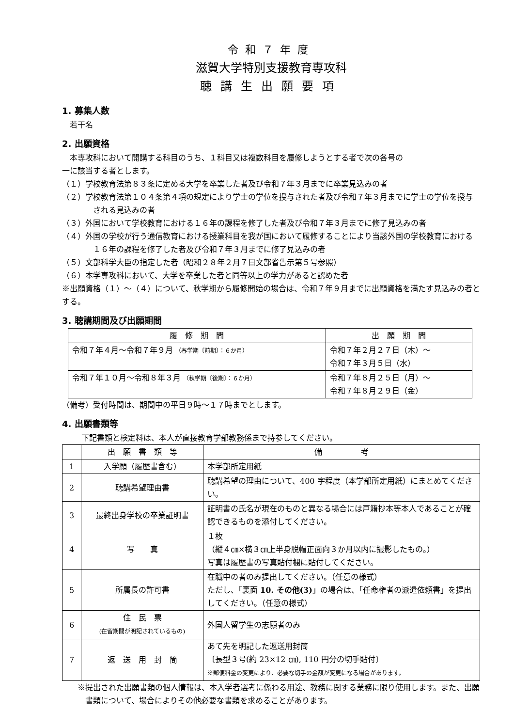令和７年度
滋賀大学特別支援教育専攻科
聴講生出願要項
1. 募集人数
若干名
2. 出願資格
本専攻科において開講する科目のうち、１科目又は複数科目を履修しようとする者で次の各号の
一に該当する者とします。
（１）学校教育法第８３条に定める大学を卒業した者及び令和７年３月までに卒業見込みの者
（２）学校教育法第１０４条第４項の規定により学士の学位を授与された者及び令和７年３月までに学士の学位を授与される見込みの者
（３）外国において学校教育における１６年の課程を修了した者及び令和７年３月までに修了見込みの者
（４）外国の学校が行う通信教育における授業科目を我が国において履修することにより当該外国の学校教育における１６年の課程を修了した者及び令和７年３月までに修了見込みの者
（５）文部科学大臣の指定した者（昭和２８年２月７日文部省告示第５号参照）
（６）本学専攻科において、大学を卒業した者と同等以上の学力があると認めた者
※出願資格（１）～（４）について、秋学期から履修開始の場合は、令和７年９月までに出願資格を満たす見込みの者とする。
3. 聴講期間及び出願期間
| 履 修 期 間 | 出 願 期 間 |
| --- | --- |
| 令和７年４月～令和７年９月 （春学期〔前期〕：６か月） | 令和７年２月２７日（木）～ 令和７年３月５日（水） |
| 令和７年１０月～令和８年３月 （秋学期〔後期〕：６か月） | 令和７年８月２５日（月）～ 令和７年８月２９日（金） |
（備考）受付時間は、期間中の平日９時～１７時までとします。
4. 出願書類等
下記書類と検定料は、本人が直接教育学部教務係まで持参してください。
| | 出 願 書 類 等 | 備 考 |
| --- | --- | --- |
| 1 | 入学願（履歴書含む） | 本学部所定用紙 |
| 2 | 聴講希望理由書 | 聴講希望の理由について、400 字程度（本学部所定用紙）にまとめてください。 |
| 3 | 最終出身学校の卒業証明書 | 証明書の氏名が現在のものと異なる場合には戸籍抄本等本人であることが確認できるものを添付してください。 |
| 4 | 写 真 | １枚 （縦４㎝×横３㎝上半身脱帽正面向３か月以内に撮影したもの。） 写真は履歴書の写真貼付欄に貼付してください。 |
| 5 | 所属長の許可書 | 在職中の者のみ提出してください。（任意の様式） ただし、「裏面 10. その他(3) 」の場合は、「任命権者の派遣依頼書」を提出してください。（任意の様式） |
| 6 | 住 民 票 (在留期間が明記されているもの) | 外国人留学生の志願者のみ |
| 7 | 返 送 用 封 筒 | あて先を明記した返送用封筒 〔長型３号(約 23×12 ㎝), 110 円分の切手貼付〕 ※郵便料金の変更により、必要な切手の金額が変更になる場合があります。 |
※提出された出願書類の個人情報は、本入学者選考に係わる用途、教務に関する業務に限り使用します。また、出願書類について、場合によりその他必要な書類を求めることがあります。